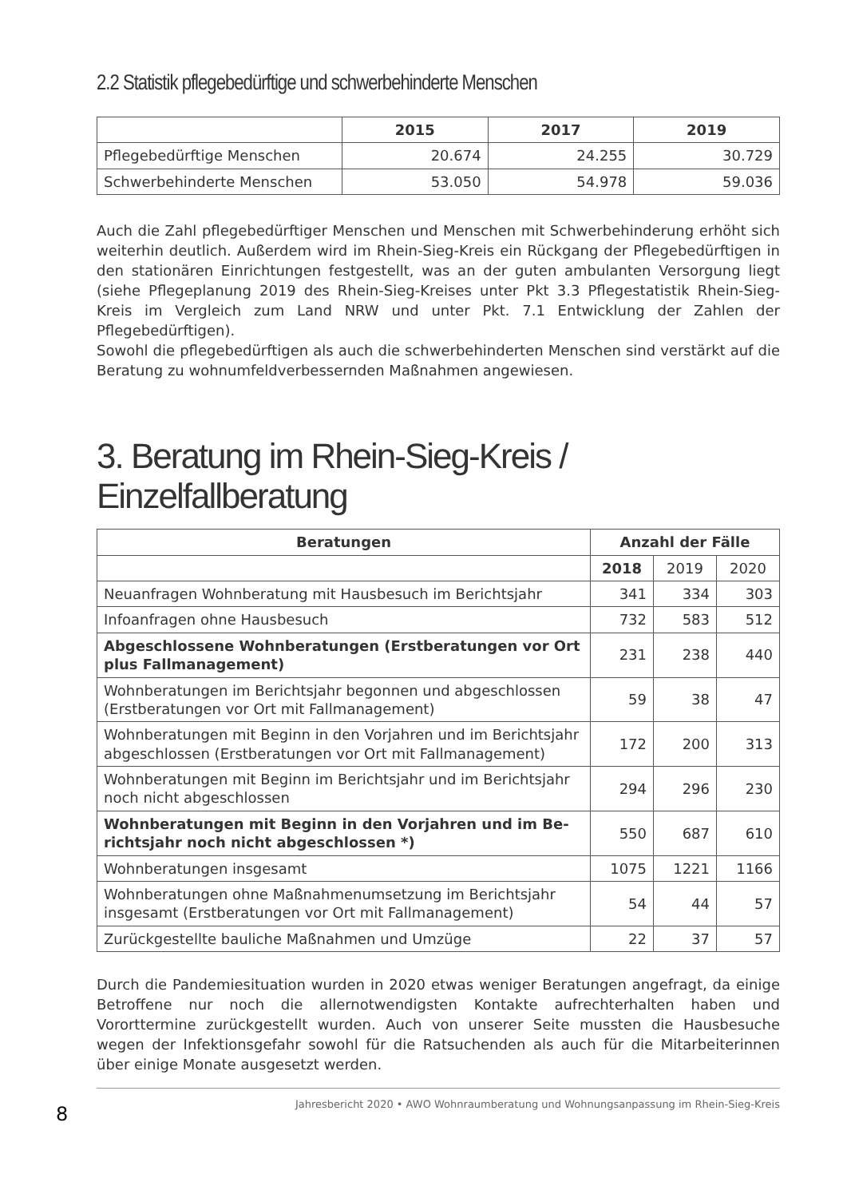2.2 Statistik pflegebedürftige und schwerbehinderte Menschen
| | 2015 | 2017 | 2019 |
| --- | --- | --- | --- |
| Pflegebedürftige Menschen | 20.674 | 24.255 | 30.729 |
| Schwerbehinderte Menschen | 53.050 | 54.978 | 59.036 |
Auch die Zahl pflegebedürftiger Menschen und Menschen mit Schwerbehinderung erhöht sich weiterhin deutlich. Außerdem wird im Rhein-Sieg-Kreis ein Rückgang der Pflegebe­dürftigen in den stationären Einrichtungen festgestellt, was an der guten ambulanten Versorgung liegt (siehe Pflegeplanung 2019 des Rhein-Sieg-Kreises unter Pkt 3.3 Pflege­statistik Rhein-Sieg-Kreis im Vergleich zum Land NRW und unter Pkt. 7.1 Entwicklung der Zahlen der Pflegebedürftigen).
Sowohl die pflegebedürftigen als auch die schwerbehinderten Menschen sind verstärkt auf die Beratung zu wohnumfeldverbessernden Maßnahmen angewiesen.
3. Beratung im Rhein-Sieg-Kreis / Einzelfallberatung
| Beratungen | Anzahl der Fälle | | |
| --- | --- | --- | --- |
| | 2018 | 2019 | 2020 |
| Neuanfragen Wohnberatung mit Hausbesuch im Berichtsjahr | 341 | 334 | 303 |
| Infoanfragen ohne Hausbesuch | 732 | 583 | 512 |
| Abgeschlossene Wohnberatungen (Erstberatungen vor Ort plus Fallmanagement) | 231 | 238 | 440 |
| Wohnberatungen im Berichtsjahr begonnen und abgeschlos­sen (Erstberatungen vor Ort mit Fallmanagement) | 59 | 38 | 47 |
| Wohnberatungen mit Beginn in den Vorjahren und im Be­richtsjahr abgeschlossen (Erstberatungen vor Ort mit Fallma­nagement) | 172 | 200 | 313 |
| Wohnberatungen mit Beginn im Berichtsjahr und im Berichts­jahr noch nicht abgeschlossen | 294 | 296 | 230 |
| Wohnberatungen mit Beginn in den Vorjahren und im Be­richtsjahr noch nicht abgeschlossen *) | 550 | 687 | 610 |
| Wohnberatungen insgesamt | 1075 | 1221 | 1166 |
| Wohnberatungen ohne Maßnahmenumsetzung im Berichtsjahr insgesamt (Erstberatungen vor Ort mit Fallmanagement) | 54 | 44 | 57 |
| Zurückgestellte bauliche Maßnahmen und Umzüge | 22 | 37 | 57 |
Durch die Pandemiesituation wurden in 2020 etwas weniger Beratungen angefragt, da einige Betroffene nur noch die allernotwendigsten Kontakte aufrechterhalten haben und Vororttermine zurückgestellt wurden. Auch von unserer Seite mussten die Hausbesuche wegen der Infektionsgefahr sowohl für die Ratsuchenden als auch für die Mitarbeiterin­nen über einige Monate ausgesetzt werden.
8 Jahresbericht 2020 • AWO Wohnraumberatung und Wohnungsanpassung im Rhein-Sieg-Kreis